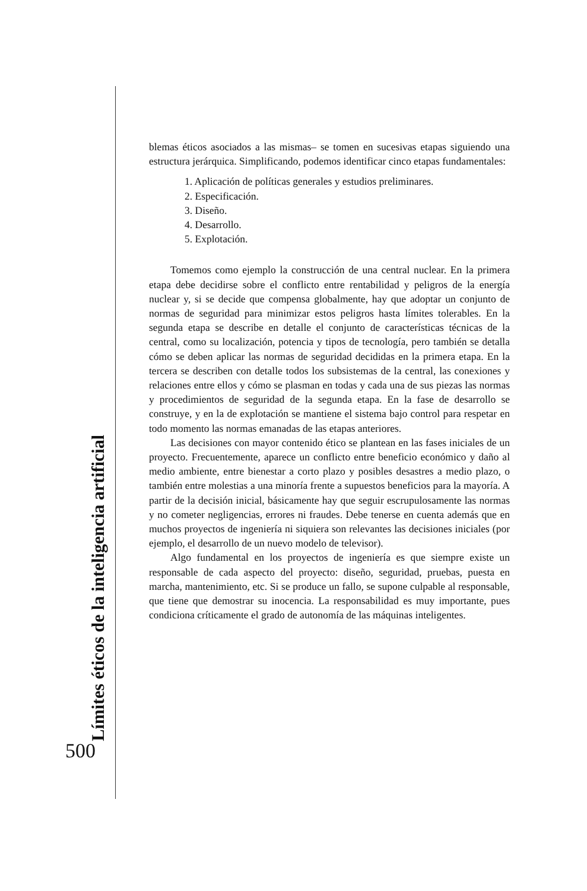Límites éticos de la inteligencia artificial
500
blemas éticos asociados a las mismas– se tomen en sucesivas etapas siguiendo una estructura jerárquica. Simplificando, podemos identificar cinco etapas fundamentales:
1. Aplicación de políticas generales y estudios preliminares.
2. Especificación.
3. Diseño.
4. Desarrollo.
5. Explotación.
Tomemos como ejemplo la construcción de una central nuclear. En la primera etapa debe decidirse sobre el conflicto entre rentabilidad y peligros de la energía nuclear y, si se decide que compensa globalmente, hay que adoptar un conjunto de normas de seguridad para minimizar estos peligros hasta límites tolerables. En la segunda etapa se describe en detalle el conjunto de características técnicas de la central, como su localización, potencia y tipos de tecnología, pero también se detalla cómo se deben aplicar las normas de seguridad decididas en la primera etapa. En la tercera se describen con detalle todos los subsistemas de la central, las conexiones y relaciones entre ellos y cómo se plasman en todas y cada una de sus piezas las normas y procedimientos de seguridad de la segunda etapa. En la fase de desarrollo se construye, y en la de explotación se mantiene el sistema bajo control para respetar en todo momento las normas emanadas de las etapas anteriores.
Las decisiones con mayor contenido ético se plantean en las fases iniciales de un proyecto. Frecuentemente, aparece un conflicto entre beneficio económico y daño al medio ambiente, entre bienestar a corto plazo y posibles desastres a medio plazo, o también entre molestias a una minoría frente a supuestos beneficios para la mayoría. A partir de la decisión inicial, básicamente hay que seguir escrupulosamente las normas y no cometer negligencias, errores ni fraudes. Debe tenerse en cuenta además que en muchos proyectos de ingeniería ni siquiera son relevantes las decisiones iniciales (por ejemplo, el desarrollo de un nuevo modelo de televisor).
Algo fundamental en los proyectos de ingeniería es que siempre existe un responsable de cada aspecto del proyecto: diseño, seguridad, pruebas, puesta en marcha, mantenimiento, etc. Si se produce un fallo, se supone culpable al responsable, que tiene que demostrar su inocencia. La responsabilidad es muy importante, pues condiciona críticamente el grado de autonomía de las máquinas inteligentes.